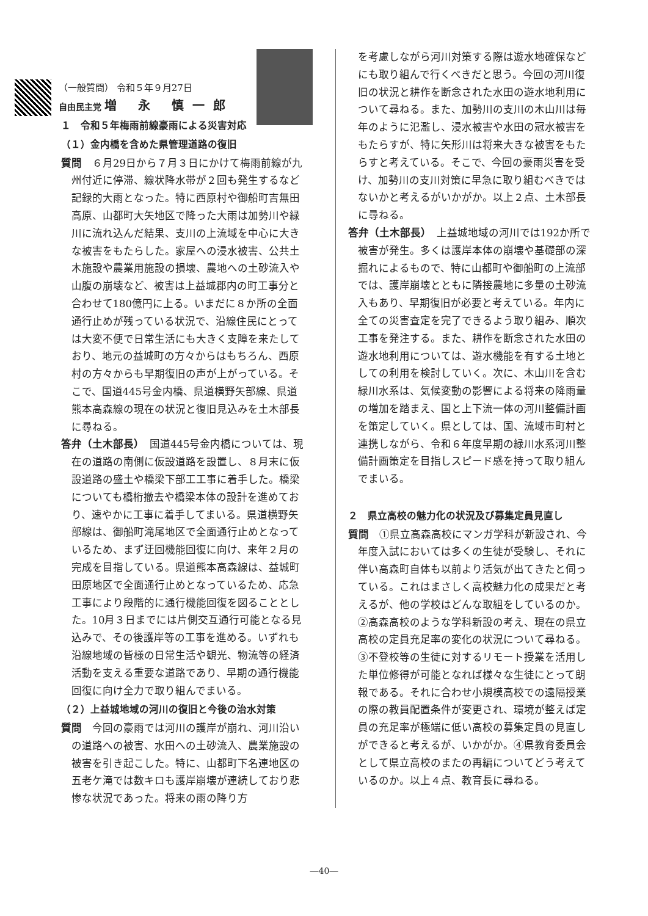（一般質問） 令和５年９月27日
自由民主党 増 永 慎一郎
１　令和５年梅雨前線豪雨による災害対応
（１）金内橋を含めた県管理道路の復旧
質問　６月29日から７月３日にかけて梅雨前線が九州付近に停滞、線状降水帯が２回も発生するなど記録的大雨となった。特に西原村や御船町吉無田高原、山都町大矢地区で降った大雨は加勢川や緑川に流れ込んだ結果、支川の上流域を中心に大きな被害をもたらした。家屋への浸水被害、公共土木施設や農業用施設の損壊、農地への土砂流入や山腹の崩壊など、被害は上益城郡内の町工事分と合わせて180億円に上る。いまだに８か所の全面通行止めが残っている状況で、沿線住民にとっては大変不便で日常生活にも大きく支障を来たしており、地元の益城町の方々からはもちろん、西原村の方々からも早期復旧の声が上がっている。そこで、国道445号金内橋、県道横野矢部線、県道熊本高森線の現在の状況と復旧見込みを土木部長に尋ねる。
答弁（土木部長）　国道445号金内橋については、現在の道路の南側に仮設道路を設置し、８月末に仮設道路の盛土や橋梁下部工工事に着手した。橋梁についても橋桁撤去や橋梁本体の設計を進めており、速やかに工事に着手してまいる。県道横野矢部線は、御船町滝尾地区で全面通行止めとなっているため、まず迂回機能回復に向け、来年２月の完成を目指している。県道熊本高森線は、益城町田原地区で全面通行止めとなっているため、応急工事により段階的に通行機能回復を図ることとした。10月３日までには片側交互通行可能となる見込みで、その後護岸等の工事を進める。いずれも沿線地域の皆様の日常生活や観光、物流等の経済活動を支える重要な道路であり、早期の通行機能回復に向け全力で取り組んでまいる。
（２）上益城地域の河川の復旧と今後の治水対策
質問　今回の豪雨では河川の護岸が崩れ、河川沿いの道路への被害、水田への土砂流入、農業施設の被害を引き起こした。特に、山都町下名連地区の五老ケ滝では数キロも護岸崩壊が連続しており悲惨な状況であった。将来の雨の降り方
を考慮しながら河川対策する際は遊水地確保などにも取り組んで行くべきだと思う。今回の河川復旧の状況と耕作を断念された水田の遊水地利用について尋ねる。また、加勢川の支川の木山川は毎年のように氾濫し、浸水被害や水田の冠水被害をもたらすが、特に矢形川は将来大きな被害をもたらすと考えている。そこで、今回の豪雨災害を受け、加勢川の支川対策に早急に取り組むべきではないかと考えるがいかがか。以上２点、土木部長に尋ねる。
答弁（土木部長）　上益城地域の河川では192か所で被害が発生。多くは護岸本体の崩壊や基礎部の深掘れによるもので、特に山都町や御船町の上流部では、護岸崩壊とともに隣接農地に多量の土砂流入もあり、早期復旧が必要と考えている。年内に全ての災害査定を完了できるよう取り組み、順次工事を発注する。また、耕作を断念された水田の遊水地利用については、遊水機能を有する土地としての利用を検討していく。次に、木山川を含む緑川水系は、気候変動の影響による将来の降雨量の増加を踏まえ、国と上下流一体の河川整備計画を策定していく。県としては、国、流域市町村と連携しながら、令和６年度早期の緑川水系河川整備計画策定を目指しスピード感を持って取り組んでまいる。
２　県立高校の魅力化の状況及び募集定員見直し
質問　①県立高森高校にマンガ学科が新設され、今年度入試においては多くの生徒が受験し、それに伴い高森町自体も以前より活気が出てきたと伺っている。これはまさしく高校魅力化の成果だと考えるが、他の学校はどんな取組をしているのか。②高森高校のような学科新設の考え、現在の県立高校の定員充足率の変化の状況について尋ねる。③不登校等の生徒に対するリモート授業を活用した単位修得が可能となれば様々な生徒にとって朗報である。それに合わせ小規模高校での遠隔授業の際の教員配置条件が変更され、環境が整えば定員の充足率が極端に低い高校の募集定員の見直しができると考えるが、いかがか。④県教育委員会として県立高校のまたの再編についてどう考えているのか。以上４点、教育長に尋ねる。
―40―